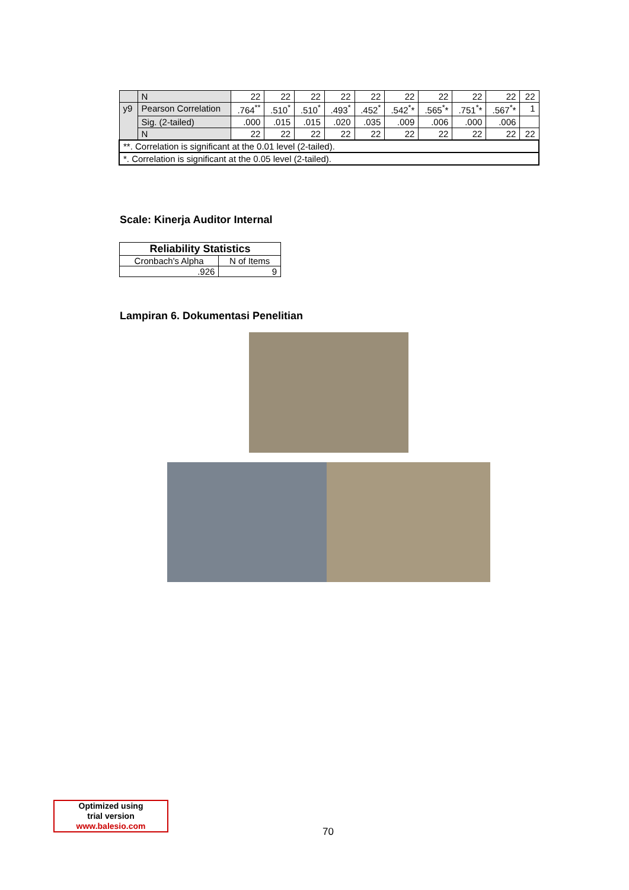| | N | 22 | 22 | 22 | 22 | 22 | 22 | 22 | 22 | 22 | 22 |
| y9 | Pearson Correlation | .764<sup>**</sup> | .510<sup>*</sup> | .510<sup>*</sup> | .493<sup>*</sup> | .452<sup>*</sup> | .542<sup>*</sup>* | .565<sup>*</sup>* | .751<sup>*</sup>* | .567<sup>*</sup>* | 1 |
| | Sig. (2-tailed) | .000 | .015 | .015 | .020 | .035 | .009 | .006 | .000 | .006 | |
| | N | 22 | 22 | 22 | 22 | 22 | 22 | 22 | 22 | 22 | 22 |
| **. Correlation is significant at the 0.01 level (2-tailed). | | | | | | | | | | | |
| *. Correlation is significant at the 0.05 level (2-tailed). | | | | | | | | | | | |
Scale: Kinerja Auditor Internal
| Reliability Statistics | |
| --- | --- |
| Cronbach's Alpha | N of Items |
| .926 | 9 |
Lampiran 6. Dokumentasi Penelitian
Optimized using
trial version
www.balesio.com
70